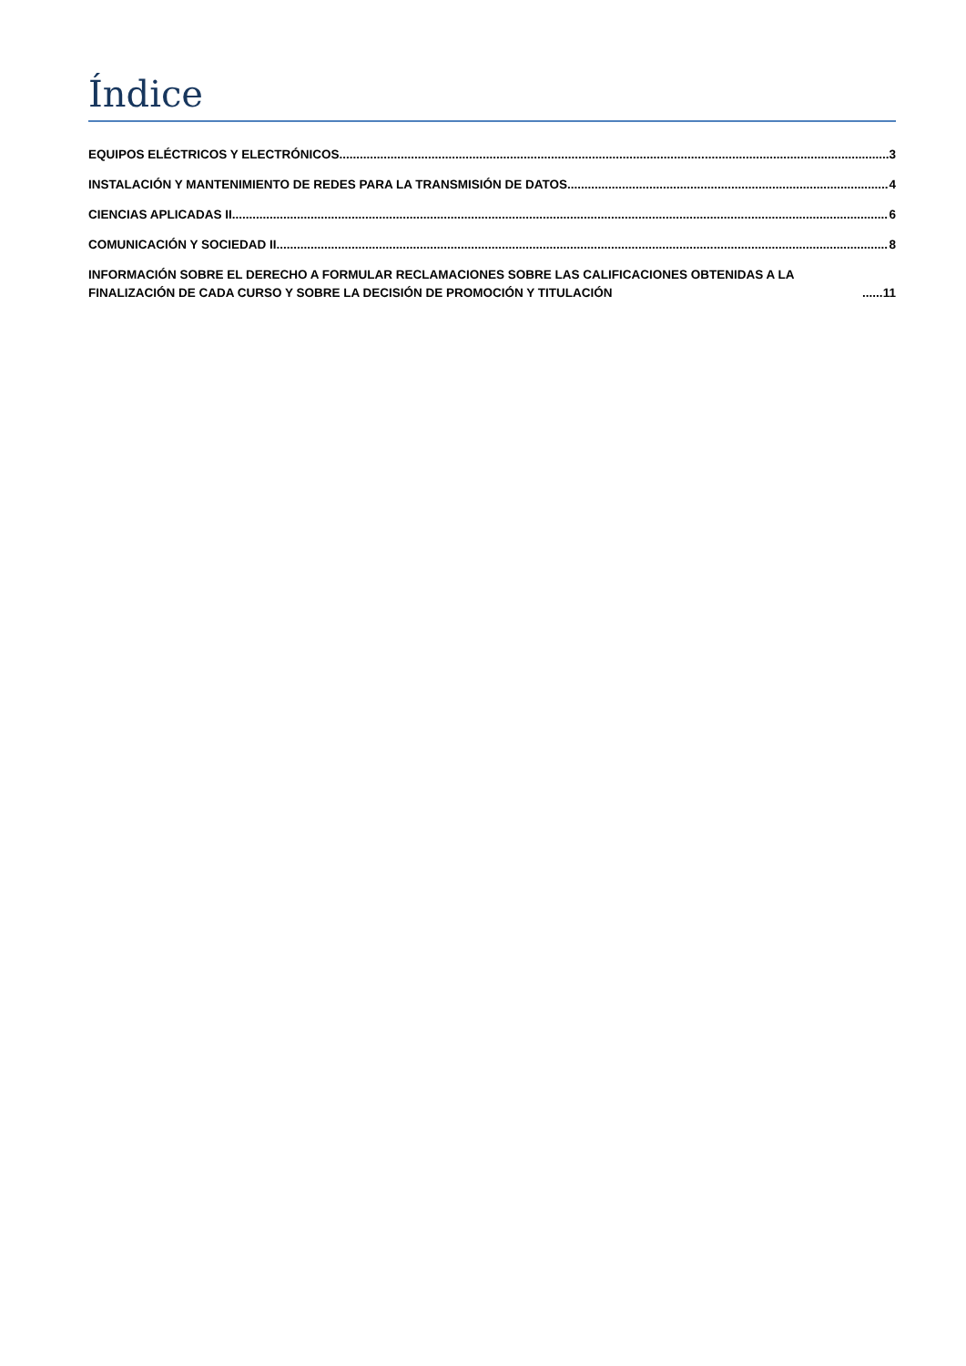Índice
EQUIPOS ELÉCTRICOS Y ELECTRÓNICOS 3
INSTALACIÓN Y MANTENIMIENTO DE REDES PARA LA TRANSMISIÓN DE DATOS 4
CIENCIAS APLICADAS II 6
COMUNICACIÓN Y SOCIEDAD II 8
INFORMACIÓN SOBRE EL DERECHO A FORMULAR RECLAMACIONES SOBRE LAS CALIFICACIONES OBTENIDAS A LA FINALIZACIÓN DE CADA CURSO Y SOBRE LA DECISIÓN DE PROMOCIÓN Y TITULACIÓN 11